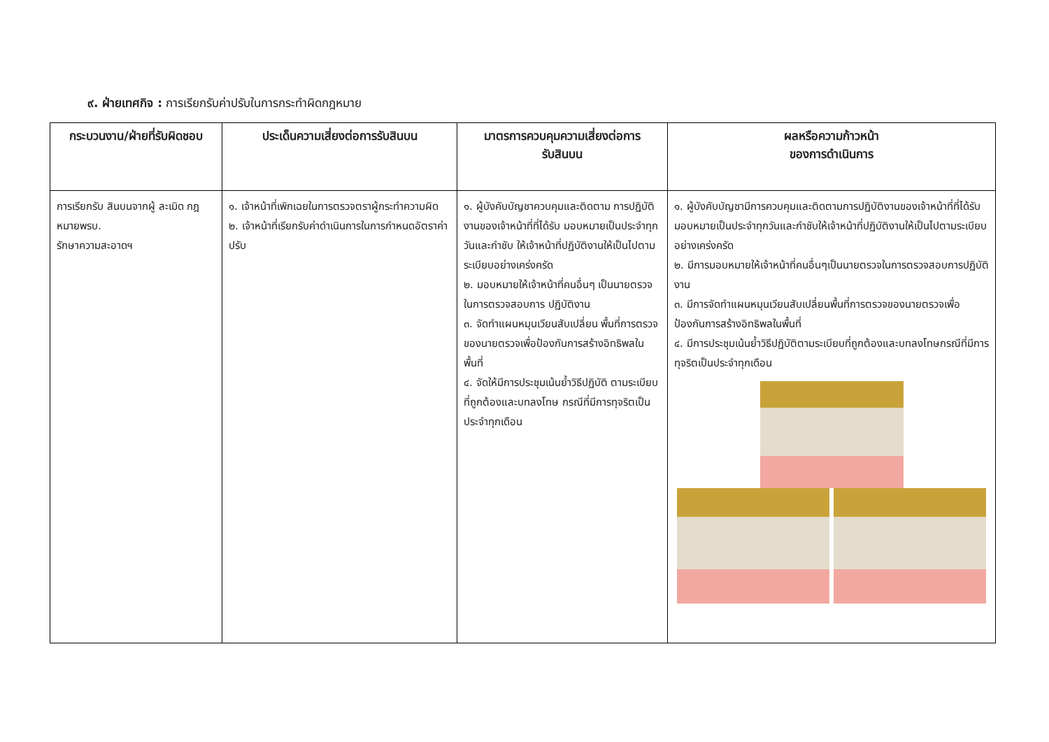๙. ฝ่ายเทศกิจ : การเรียกรับค่าปรับในการกระทำผิดกฎหมาย
| กระบวนงาน/ฝ่ายที่รับผิดชอบ | ประเด็นความเสี่ยงต่อการรับสินบน | มาตรการควบคุมความเสี่ยงต่อการ รับสินบน | ผลหรือความก้าวหน้า ของการดำเนินการ |
| --- | --- | --- | --- |
| การเรียกรับ สินบนจากผู้ ละเมิด กฎหมายพรบ. รักษาความสะอาดฯ | ๑. เจ้าหน้าที่เพิกเฉยในการตรวจตราผู้กระทำความผิด ๒. เจ้าหน้าที่เรียกรับค่าดำเนินการในการกำหนดอัตราค่าปรับ | ๑. ผู้บังคับบัญชาควบคุมและติดตาม การปฏิบัติงานของเจ้าหน้าที่ที่ได้รับ มอบหมายเป็นประจำทุกวันและกำชับ ให้เจ้าหน้าที่ปฏิบัติงานให้เป็นไปตาม ระเบียบอย่างเคร่งครัด ๒. มอบหมายให้เจ้าหน้าที่คนอื่นๆ เป็นนายตรวจในการตรวจสอบการ ปฏิบัติงาน ๓. จัดทำแผนหมุนเวียนสับเปลี่ยน พื้นที่การตรวจของนายตรวจเพื่อป้องกันการสร้างอิทธิพลในพื้นที่ ๔. จัดให้มีการประชุมเน้นย้ำวิธีปฏิบัติ ตามระเบียบที่ถูกต้องและบทลงโทษ กรณีที่มีการทุจริตเป็นประจำทุกเดือน | ๑. ผู้บังคับบัญชามีการควบคุมและติดตามการปฏิบัติงานของเจ้าหน้าที่ที่ได้รับมอบหมายเป็นประจำทุกวันและกำชับให้เจ้าหน้าที่ปฏิบัติงานให้เป็นไปตามระเบียบอย่างเคร่งครัด ๒. มีการมอบหมายให้เจ้าหน้าที่คนอื่นๆเป็นนายตรวจในการตรวจสอบการปฏิบัติงาน ๓. มีการจัดทำแผนหมุนเวียนสับเปลี่ยนพื้นที่การตรวจของนายตรวจเพื่อป้องกันการสร้างอิทธิพลในพื้นที่ ๔. มีการประชุมเน้นย้ำวิธีปฏิบัติตามระเบียบที่ถูกต้องและบทลงโทษกรณีที่มีการทุจริตเป็นประจำทุกเดือน |